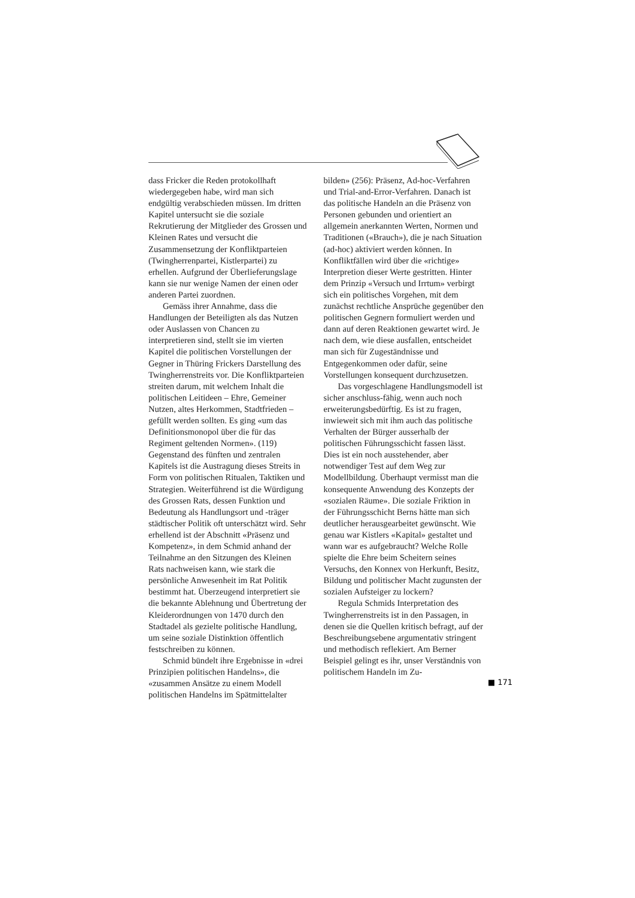dass Fricker die Reden protokollhaft wiedergegeben habe, wird man sich endgültig verabschieden müssen. Im dritten Kapitel untersucht sie die soziale Rekrutierung der Mitglieder des Grossen und Kleinen Rates und versucht die Zusammensetzung der Konfliktparteien (Twingherrenpartei, Kistlerpartei) zu erhellen. Aufgrund der Überlieferungslage kann sie nur wenige Namen der einen oder anderen Partei zuordnen.
Gemäss ihrer Annahme, dass die Handlungen der Beteiligten als das Nutzen oder Auslassen von Chancen zu interpretieren sind, stellt sie im vierten Kapitel die politischen Vorstellungen der Gegner in Thüring Frickers Darstellung des Twingherrenstreits vor. Die Konfliktparteien streiten darum, mit welchem Inhalt die politischen Leitideen – Ehre, Gemeiner Nutzen, altes Herkommen, Stadtfrieden – gefüllt werden sollten. Es ging «um das Definitionsmonopol über die für das Regiment geltenden Normen». (119) Gegenstand des fünften und zentralen Kapitels ist die Austragung dieses Streits in Form von politischen Ritualen, Taktiken und Strategien. Weiterführend ist die Würdigung des Grossen Rats, dessen Funktion und Bedeutung als Handlungsort und -träger städtischer Politik oft unterschätzt wird. Sehr erhellend ist der Abschnitt «Präsenz und Kompetenz», in dem Schmid anhand der Teilnahme an den Sitzungen des Kleinen Rats nachweisen kann, wie stark die persönliche Anwesenheit im Rat Politik bestimmt hat. Überzeugend interpretiert sie die bekannte Ablehnung und Übertretung der Kleiderordnungen von 1470 durch den Stadtadel als gezielte politische Handlung, um seine soziale Distinktion öffentlich festschreiben zu können.
Schmid bündelt ihre Ergebnisse in «drei Prinzipien politischen Handelns», die «zusammen Ansätze zu einem Modell politischen Handelns im Spätmittelalter
bilden» (256): Präsenz, Ad-hoc-Verfahren und Trial-and-Error-Verfahren. Danach ist das politische Handeln an die Präsenz von Personen gebunden und orientiert an allgemein anerkannten Werten, Normen und Traditionen («Brauch»), die je nach Situation (ad-hoc) aktiviert werden können. In Konfliktfällen wird über die «richtige» Interpretion dieser Werte gestritten. Hinter dem Prinzip «Versuch und Irrtum» verbirgt sich ein politisches Vorgehen, mit dem zunächst rechtliche Ansprüche gegenüber den politischen Gegnern formuliert werden und dann auf deren Reaktionen gewartet wird. Je nach dem, wie diese ausfallen, entscheidet man sich für Zugeständnisse und Entgegenkommen oder dafür, seine Vorstellungen konsequent durchzusetzen.
Das vorgeschlagene Handlungsmodell ist sicher anschluss-fähig, wenn auch noch erweiterungsbedürftig. Es ist zu fragen, inwieweit sich mit ihm auch das politische Verhalten der Bürger ausserhalb der politischen Führungsschicht fassen lässt. Dies ist ein noch ausstehender, aber notwendiger Test auf dem Weg zur Modellbildung. Überhaupt vermisst man die konsequente Anwendung des Konzepts der «sozialen Räume». Die soziale Friktion in der Führungsschicht Berns hätte man sich deutlicher herausgearbeitet gewünscht. Wie genau war Kistlers «Kapital» gestaltet und wann war es aufgebraucht? Welche Rolle spielte die Ehre beim Scheitern seines Versuchs, den Konnex von Herkunft, Besitz, Bildung und politischer Macht zugunsten der sozialen Aufsteiger zu lockern?
Regula Schmids Interpretation des Twingherrenstreits ist in den Passagen, in denen sie die Quellen kritisch befragt, auf der Beschreibungsebene argumentativ stringent und methodisch reflekiert. Am Berner Beispiel gelingt es ihr, unser Verständnis von politischem Handeln im Zu-
■ 171